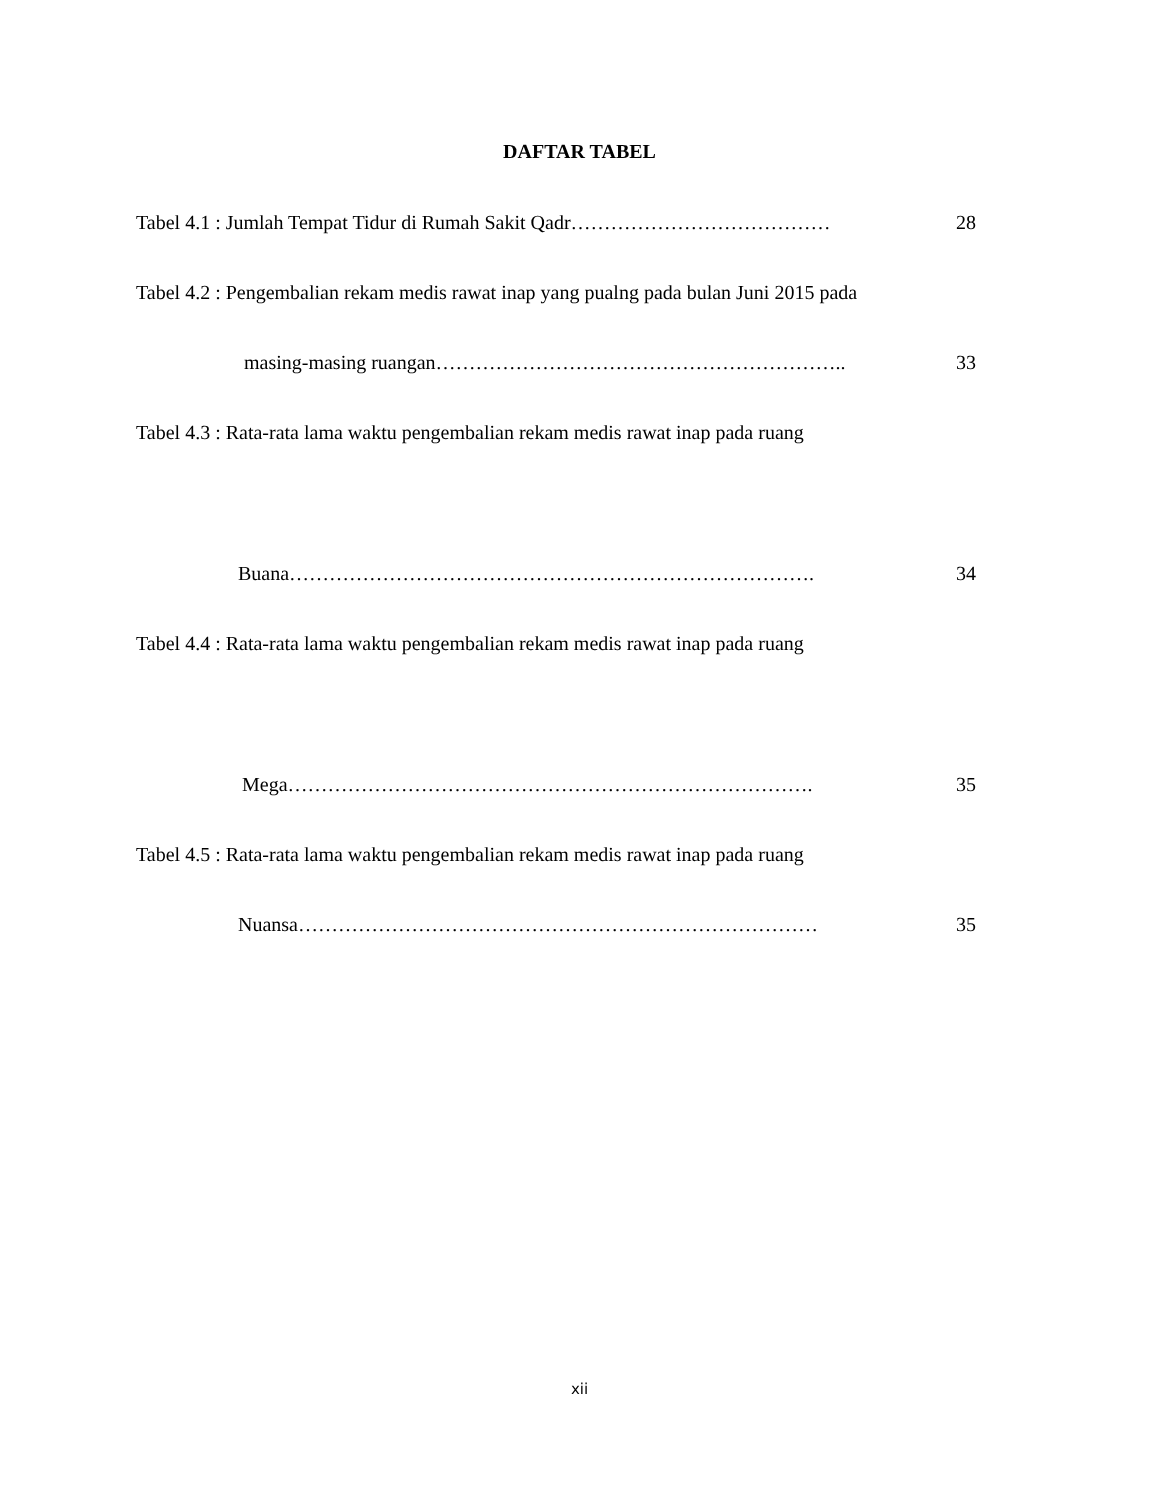DAFTAR TABEL
Tabel 4.1 : Jumlah Tempat Tidur di Rumah Sakit Qadr………………………………… 28
Tabel 4.2 : Pengembalian rekam medis rawat inap yang pualng pada bulan Juni 2015 pada
masing-masing ruangan…………………………………………………….. 33
Tabel 4.3 : Rata-rata lama waktu pengembalian rekam medis rawat inap pada ruang
Buana……………………………………………………………………. 34
Tabel 4.4 : Rata-rata lama waktu pengembalian rekam medis rawat inap pada ruang
Mega……………………………………………………………………. 35
Tabel 4.5 : Rata-rata lama waktu pengembalian rekam medis rawat inap pada ruang
Nuansa…………………………………………………………………… 35
xii